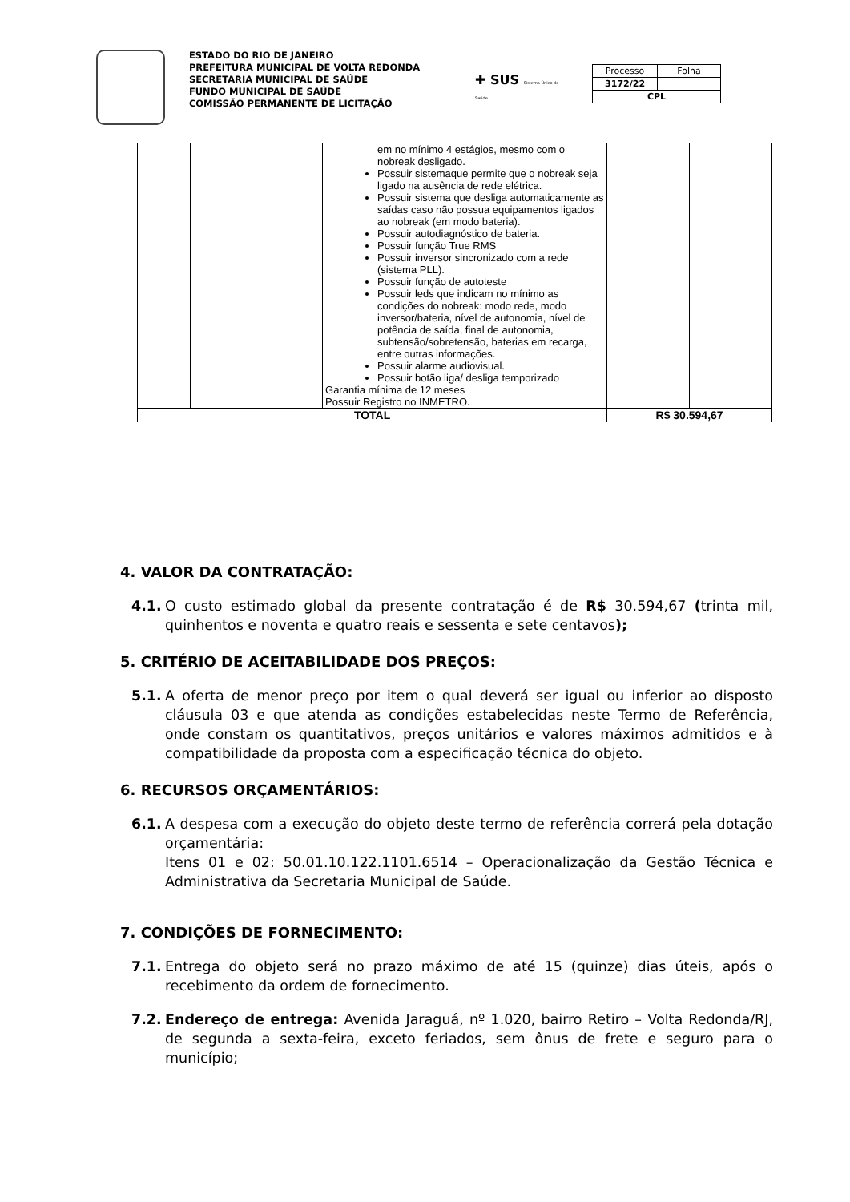ESTADO DO RIO DE JANEIRO
PREFEITURA MUNICIPAL DE VOLTA REDONDA
SECRETARIA MUNICIPAL DE SAÚDE
FUNDO MUNICIPAL DE SAÚDE
COMISSÃO PERMANENTE DE LICITAÇÃO
✚ SUS Sistema Único de Saúde
| Processo | Folha |
| 3172/22 | |
| CPL | |
| | | | em no mínimo 4 estágios, mesmo com o nobreak desligado. Possuir sistemaque permite que o nobreak seja ligado na ausência de rede elétrica. Possuir sistema que desliga automaticamente as saídas caso não possua equipamentos ligados ao nobreak (em modo bateria). Possuir autodiagnóstico de bateria. Possuir função True RMS Possuir inversor sincronizado com a rede (sistema PLL). Possuir função de autoteste Possuir leds que indicam no mínimo as condições do nobreak: modo rede, modo inversor/bateria, nível de autonomia, nível de potência de saída, final de autonomia, subtensão/sobretensão, baterias em recarga, entre outras informações. Possuir alarme audiovisual. Possuir botão liga/ desliga temporizado Garantia mínima de 12 meses Possuir Registro no INMETRO. | | |
| TOTAL | | | | R$ 30.594,67 | |
4. VALOR DA CONTRATAÇÃO:
4.1. O custo estimado global da presente contratação é de R$ 30.594,67 (trinta mil, quinhentos e noventa e quatro reais e sessenta e sete centavos);
5. CRITÉRIO DE ACEITABILIDADE DOS PREÇOS:
5.1. A oferta de menor preço por item o qual deverá ser igual ou inferior ao disposto cláusula 03 e que atenda as condições estabelecidas neste Termo de Referência, onde constam os quantitativos, preços unitários e valores máximos admitidos e à compatibilidade da proposta com a especificação técnica do objeto.
6. RECURSOS ORÇAMENTÁRIOS:
6.1. A despesa com a execução do objeto deste termo de referência correrá pela dotação orçamentária:
Itens 01 e 02: 50.01.10.122.1101.6514 – Operacionalização da Gestão Técnica e Administrativa da Secretaria Municipal de Saúde.
7. CONDIÇÕES DE FORNECIMENTO:
7.1. Entrega do objeto será no prazo máximo de até 15 (quinze) dias úteis, após o recebimento da ordem de fornecimento.
7.2. Endereço de entrega: Avenida Jaraguá, nº 1.020, bairro Retiro – Volta Redonda/RJ, de segunda a sexta-feira, exceto feriados, sem ônus de frete e seguro para o município;